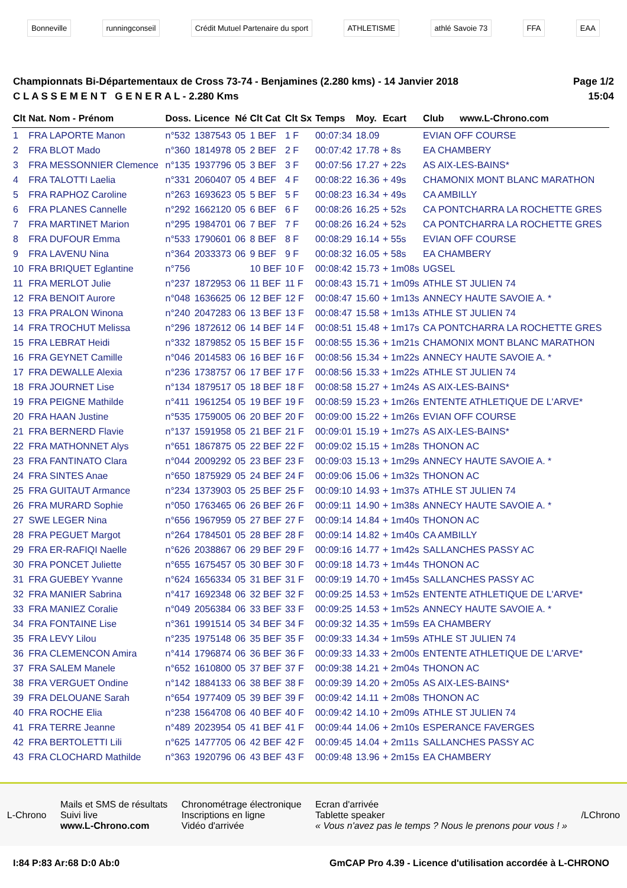Bonneville runningconseil
Crédit Mutuel Partenaire du sport
ATHLETISME athlé Savoie 73 FFA EAA
Championnats Bi-Départementaux de Cross 73-74 - Benjamines (2.280 kms) - 14 Janvier 2018
C L A S S E M E N T G E N E R A L - 2.280 Kms
Page 1/2
15:04
| Clt | Nat. Nom - Prénom | Doss. | Licence | Né | Clt Cat | Clt Sx | Temps | Moy. | Ecart | Club www.L-Chrono.com |
| --- | --- | --- | --- | --- | --- | --- | --- | --- | --- | --- |
| 1 | FRA LAPORTE Manon | n°532 | 1387543 | 05 | 1 BEF | 1 F | 00:07:34 | 18.09 | | EVIAN OFF COURSE |
| 2 | FRA BLOT Mado | n°360 | 1814978 | 05 | 2 BEF | 2 F | 00:07:42 | 17.78 | + 8s | EA CHAMBERY |
| 3 | FRA MESSONNIER Clemence | n°135 | 1937796 | 05 | 3 BEF | 3 F | 00:07:56 | 17.27 | + 22s | AS AIX-LES-BAINS* |
| 4 | FRA TALOTTI Laelia | n°331 | 2060407 | 05 | 4 BEF | 4 F | 00:08:22 | 16.36 | + 49s | CHAMONIX MONT BLANC MARATHON |
| 5 | FRA RAPHOZ Caroline | n°263 | 1693623 | 05 | 5 BEF | 5 F | 00:08:23 | 16.34 | + 49s | CA AMBILLY |
| 6 | FRA PLANES Cannelle | n°292 | 1662120 | 05 | 6 BEF | 6 F | 00:08:26 | 16.25 | + 52s | CA PONTCHARRA LA ROCHETTE GRES |
| 7 | FRA MARTINET Marion | n°295 | 1984701 | 06 | 7 BEF | 7 F | 00:08:26 | 16.24 | + 52s | CA PONTCHARRA LA ROCHETTE GRES |
| 8 | FRA DUFOUR Emma | n°533 | 1790601 | 06 | 8 BEF | 8 F | 00:08:29 | 16.14 | + 55s | EVIAN OFF COURSE |
| 9 | FRA LAVENU Nina | n°364 | 2033373 | 06 | 9 BEF | 9 F | 00:08:32 | 16.05 | + 58s | EA CHAMBERY |
| 10 | FRA BRIQUET Eglantine | n°756 | | | 10 BEF | 10 F | 00:08:42 | 15.73 | + 1m08s | UGSEL |
| 11 | FRA MERLOT Julie | n°237 | 1872953 | 06 | 11 BEF | 11 F | 00:08:43 | 15.71 | + 1m09s | ATHLE ST JULIEN 74 |
| 12 | FRA BENOIT Aurore | n°048 | 1636625 | 06 | 12 BEF | 12 F | 00:08:47 | 15.60 | + 1m13s | ANNECY HAUTE SAVOIE A. * |
| 13 | FRA PRALON Winona | n°240 | 2047283 | 06 | 13 BEF | 13 F | 00:08:47 | 15.58 | + 1m13s | ATHLE ST JULIEN 74 |
| 14 | FRA TROCHUT Melissa | n°296 | 1872612 | 06 | 14 BEF | 14 F | 00:08:51 | 15.48 | + 1m17s | CA PONTCHARRA LA ROCHETTE GRES |
| 15 | FRA LEBRAT Heidi | n°332 | 1879852 | 05 | 15 BEF | 15 F | 00:08:55 | 15.36 | + 1m21s | CHAMONIX MONT BLANC MARATHON |
| 16 | FRA GEYNET Camille | n°046 | 2014583 | 06 | 16 BEF | 16 F | 00:08:56 | 15.34 | + 1m22s | ANNECY HAUTE SAVOIE A. * |
| 17 | FRA DEWALLE Alexia | n°236 | 1738757 | 06 | 17 BEF | 17 F | 00:08:56 | 15.33 | + 1m22s | ATHLE ST JULIEN 74 |
| 18 | FRA JOURNET Lise | n°134 | 1879517 | 05 | 18 BEF | 18 F | 00:08:58 | 15.27 | + 1m24s | AS AIX-LES-BAINS* |
| 19 | FRA PEIGNE Mathilde | n°411 | 1961254 | 05 | 19 BEF | 19 F | 00:08:59 | 15.23 | + 1m26s | ENTENTE ATHLETIQUE DE L'ARVE* |
| 20 | FRA HAAN Justine | n°535 | 1759005 | 06 | 20 BEF | 20 F | 00:09:00 | 15.22 | + 1m26s | EVIAN OFF COURSE |
| 21 | FRA BERNERD Flavie | n°137 | 1591958 | 05 | 21 BEF | 21 F | 00:09:01 | 15.19 | + 1m27s | AS AIX-LES-BAINS* |
| 22 | FRA MATHONNET Alys | n°651 | 1867875 | 05 | 22 BEF | 22 F | 00:09:02 | 15.15 | + 1m28s | THONON AC |
| 23 | FRA FANTINATO Clara | n°044 | 2009292 | 05 | 23 BEF | 23 F | 00:09:03 | 15.13 | + 1m29s | ANNECY HAUTE SAVOIE A. * |
| 24 | FRA SINTES Anae | n°650 | 1875929 | 05 | 24 BEF | 24 F | 00:09:06 | 15.06 | + 1m32s | THONON AC |
| 25 | FRA GUITAUT Armance | n°234 | 1373903 | 05 | 25 BEF | 25 F | 00:09:10 | 14.93 | + 1m37s | ATHLE ST JULIEN 74 |
| 26 | FRA MURARD Sophie | n°050 | 1763465 | 06 | 26 BEF | 26 F | 00:09:11 | 14.90 | + 1m38s | ANNECY HAUTE SAVOIE A. * |
| 27 | SWE LEGER Nina | n°656 | 1967959 | 05 | 27 BEF | 27 F | 00:09:14 | 14.84 | + 1m40s | THONON AC |
| 28 | FRA PEGUET Margot | n°264 | 1784501 | 05 | 28 BEF | 28 F | 00:09:14 | 14.82 | + 1m40s | CA AMBILLY |
| 29 | FRA ER-RAFIQI Naelle | n°626 | 2038867 | 06 | 29 BEF | 29 F | 00:09:16 | 14.77 | + 1m42s | SALLANCHES PASSY AC |
| 30 | FRA PONCET Juliette | n°655 | 1675457 | 05 | 30 BEF | 30 F | 00:09:18 | 14.73 | + 1m44s | THONON AC |
| 31 | FRA GUEBEY Yvanne | n°624 | 1656334 | 05 | 31 BEF | 31 F | 00:09:19 | 14.70 | + 1m45s | SALLANCHES PASSY AC |
| 32 | FRA MANIER Sabrina | n°417 | 1692348 | 06 | 32 BEF | 32 F | 00:09:25 | 14.53 | + 1m52s | ENTENTE ATHLETIQUE DE L'ARVE* |
| 33 | FRA MANIEZ Coralie | n°049 | 2056384 | 06 | 33 BEF | 33 F | 00:09:25 | 14.53 | + 1m52s | ANNECY HAUTE SAVOIE A. * |
| 34 | FRA FONTAINE Lise | n°361 | 1991514 | 05 | 34 BEF | 34 F | 00:09:32 | 14.35 | + 1m59s | EA CHAMBERY |
| 35 | FRA LEVY Lilou | n°235 | 1975148 | 06 | 35 BEF | 35 F | 00:09:33 | 14.34 | + 1m59s | ATHLE ST JULIEN 74 |
| 36 | FRA CLEMENCON Amira | n°414 | 1796874 | 06 | 36 BEF | 36 F | 00:09:33 | 14.33 | + 2m00s | ENTENTE ATHLETIQUE DE L'ARVE* |
| 37 | FRA SALEM Manele | n°652 | 1610800 | 05 | 37 BEF | 37 F | 00:09:38 | 14.21 | + 2m04s | THONON AC |
| 38 | FRA VERGUET Ondine | n°142 | 1884133 | 06 | 38 BEF | 38 F | 00:09:39 | 14.20 | + 2m05s | AS AIX-LES-BAINS* |
| 39 | FRA DELOUANE Sarah | n°654 | 1977409 | 05 | 39 BEF | 39 F | 00:09:42 | 14.11 | + 2m08s | THONON AC |
| 40 | FRA ROCHE Elia | n°238 | 1564708 | 06 | 40 BEF | 40 F | 00:09:42 | 14.10 | + 2m09s | ATHLE ST JULIEN 74 |
| 41 | FRA TERRE Jeanne | n°489 | 2023954 | 05 | 41 BEF | 41 F | 00:09:44 | 14.06 | + 2m10s | ESPERANCE FAVERGES |
| 42 | FRA BERTOLETTI Lili | n°625 | 1477705 | 06 | 42 BEF | 42 F | 00:09:45 | 14.04 | + 2m11s | SALLANCHES PASSY AC |
| 43 | FRA CLOCHARD Mathilde | n°363 | 1920796 | 06 | 43 BEF | 43 F | 00:09:48 | 13.96 | + 2m15s | EA CHAMBERY |
L-Chrono
Mails et SMS de résultats
Suivi live
www.L-Chrono.com
Chronométrage électronique
Inscriptions en ligne
Vidéo d'arrivée
Ecran d'arrivée
Tablette speaker
« Vous n'avez pas le temps ? Nous le prenons pour vous ! »
/LChrono
I:84 P:83 Ar:68 D:0 Ab:0 GmCAP Pro 4.39 - Licence d'utilisation accordée à L-CHRONO